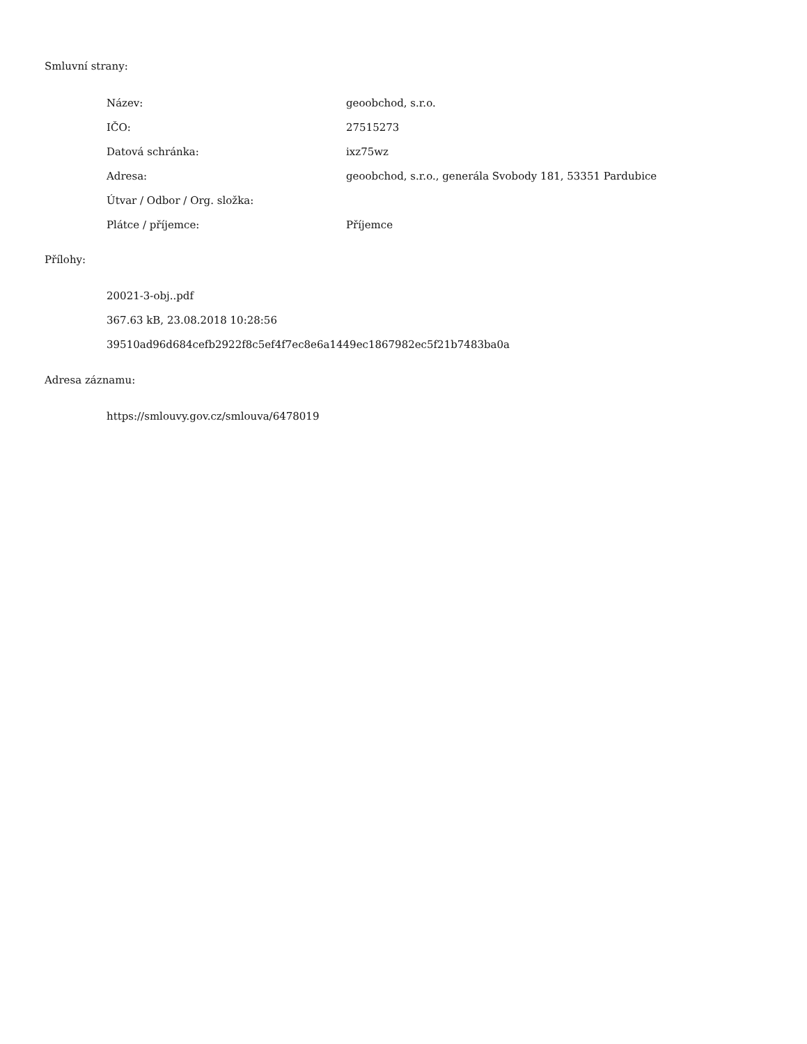Smluvní strany:
| Název: | geoobchod, s.r.o. |
| IČO: | 27515273 |
| Datová schránka: | ixz75wz |
| Adresa: | geoobchod, s.r.o., generála Svobody 181, 53351 Pardubice |
| Útvar / Odbor / Org. složka: | |
| Plátce / příjemce: | Příjemce |
Přílohy:
20021-3-obj..pdf
367.63 kB, 23.08.2018 10:28:56
39510ad96d684cefb2922f8c5ef4f7ec8e6a1449ec1867982ec5f21b7483ba0a
Adresa záznamu:
https://smlouvy.gov.cz/smlouva/6478019